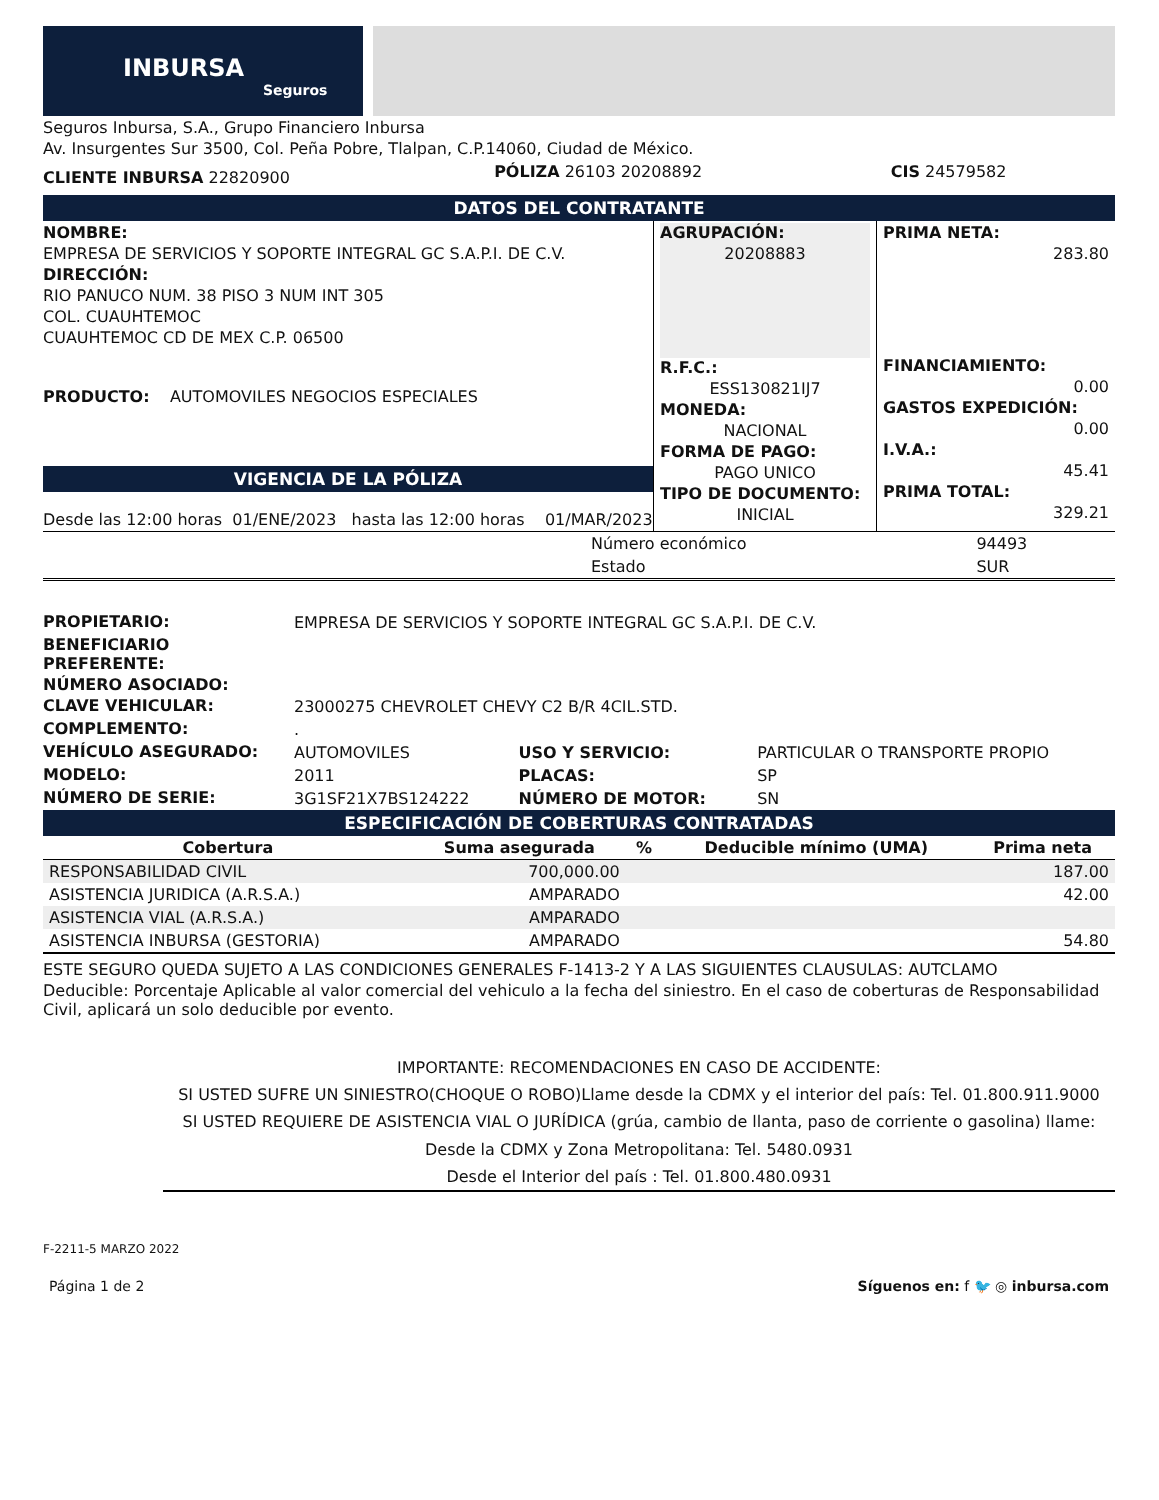INBURSA
Seguros
Seguros Inbursa, S.A., Grupo Financiero Inbursa
Av. Insurgentes Sur 3500, Col. Peña Pobre, Tlalpan, C.P.14060, Ciudad de México.
| CLIENTE INBURSA 22820900 | PÓLIZA 26103 20208892 | CIS 24579582 |
DATOS DEL CONTRATANTE
| NOMBRE: EMPRESA DE SERVICIOS Y SOPORTE INTEGRAL GC S.A.P.I. DE C.V. DIRECCIÓN: RIO PANUCO NUM. 38 PISO 3 NUM INT 305 COL. CUAUHTEMOC CUAUHTEMOC CD DE MEX C.P. 06500 PRODUCTO: AUTOMOVILES NEGOCIOS ESPECIALES VIGENCIA DE LA PÓLIZA Desde las 12:00 horas 01/ENE/2023 hasta las 12:00 horas 01/MAR/2023 | AGRUPACIÓN: 20208883 R.F.C.: ESS130821IJ7 MONEDA: NACIONAL FORMA DE PAGO: PAGO UNICO TIPO DE DOCUMENTO: INICIAL | PRIMA NETA: 283.80 FINANCIAMIENTO: 0.00 GASTOS EXPEDICIÓN: 0.00 I.V.A.: 45.41 PRIMA TOTAL: 329.21 |
| | Número económico | 94493 |
| | Estado | SUR |
| PROPIETARIO: | EMPRESA DE SERVICIOS Y SOPORTE INTEGRAL GC S.A.P.I. DE C.V. | | |
| BENEFICIARIO PREFERENTE: | | | |
| NÚMERO ASOCIADO: | | | |
| CLAVE VEHICULAR: | 23000275 CHEVROLET CHEVY C2 B/R 4CIL.STD. | | |
| COMPLEMENTO: | . | | |
| VEHÍCULO ASEGURADO: | AUTOMOVILES | USO Y SERVICIO: | PARTICULAR O TRANSPORTE PROPIO |
| MODELO: | 2011 | PLACAS: | SP |
| NÚMERO DE SERIE: | 3G1SF21X7BS124222 | NÚMERO DE MOTOR: | SN |
ESPECIFICACIÓN DE COBERTURAS CONTRATADAS
| Cobertura | Suma asegurada | % | Deducible mínimo (UMA) | Prima neta |
| --- | --- | --- | --- | --- |
| RESPONSABILIDAD CIVIL | 700,000.00 | | | 187.00 |
| ASISTENCIA JURIDICA (A.R.S.A.) | AMPARADO | | | 42.00 |
| ASISTENCIA VIAL (A.R.S.A.) | AMPARADO | | | |
| ASISTENCIA INBURSA (GESTORIA) | AMPARADO | | | 54.80 |
ESTE SEGURO QUEDA SUJETO A LAS CONDICIONES GENERALES F-1413-2 Y A LAS SIGUIENTES CLAUSULAS: AUTCLAMO
Deducible: Porcentaje Aplicable al valor comercial del vehiculo a la fecha del siniestro. En el caso de coberturas de Responsabilidad Civil, aplicará un solo deducible por evento.
IMPORTANTE: RECOMENDACIONES EN CASO DE ACCIDENTE:
SI USTED SUFRE UN SINIESTRO(CHOQUE O ROBO)Llame desde la CDMX y el interior del país: Tel. 01.800.911.9000
SI USTED REQUIERE DE ASISTENCIA VIAL O JURÍDICA (grúa, cambio de llanta, paso de corriente o gasolina) llame:
Desde la CDMX y Zona Metropolitana: Tel. 5480.0931
Desde el Interior del país : Tel. 01.800.480.0931
F-2211-5 MARZO 2022
| Página 1 de 2 | Síguenos en: f 🐦 ◎ inbursa.com |